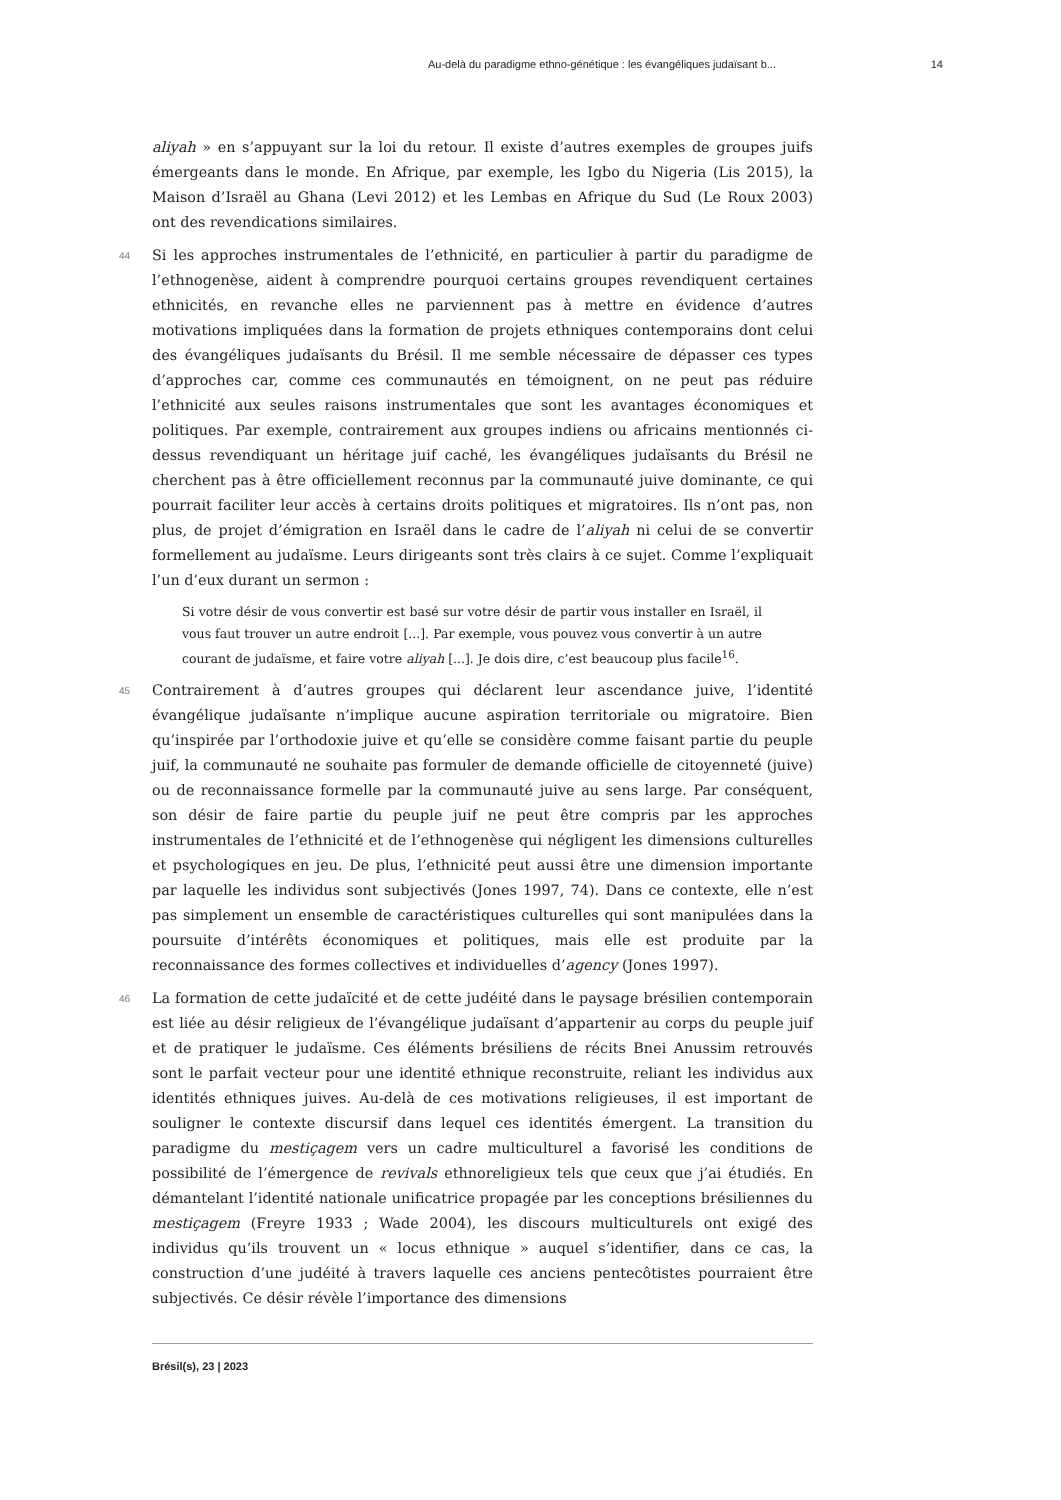Au-delà du paradigme ethno-génétique : les évangéliques judaïsant b... 14
aliyah » en s’appuyant sur la loi du retour. Il existe d’autres exemples de groupes juifs émergeants dans le monde. En Afrique, par exemple, les Igbo du Nigeria (Lis 2015), la Maison d’Israël au Ghana (Levi 2012) et les Lembas en Afrique du Sud (Le Roux 2003) ont des revendications similaires.
44 Si les approches instrumentales de l’ethnicité, en particulier à partir du paradigme de l’ethnogenèse, aident à comprendre pourquoi certains groupes revendiquent certaines ethnicités, en revanche elles ne parviennent pas à mettre en évidence d’autres motivations impliquées dans la formation de projets ethniques contemporains dont celui des évangéliques judaïsants du Brésil. Il me semble nécessaire de dépasser ces types d’approches car, comme ces communautés en témoignent, on ne peut pas réduire l’ethnicité aux seules raisons instrumentales que sont les avantages économiques et politiques. Par exemple, contrairement aux groupes indiens ou africains mentionnés ci-dessus revendiquant un héritage juif caché, les évangéliques judaïsants du Brésil ne cherchent pas à être officiellement reconnus par la communauté juive dominante, ce qui pourrait faciliter leur accès à certains droits politiques et migratoires. Ils n’ont pas, non plus, de projet d’émigration en Israël dans le cadre de l’aliyah ni celui de se convertir formellement au judaïsme. Leurs dirigeants sont très clairs à ce sujet. Comme l’expliquait l’un d’eux durant un sermon :
Si votre désir de vous convertir est basé sur votre désir de partir vous installer en Israël, il vous faut trouver un autre endroit [...]. Par exemple, vous pouvez vous convertir à un autre courant de judaïsme, et faire votre aliyah [...]. Je dois dire, c’est beaucoup plus facile<sup>16</sup>.
45 Contrairement à d’autres groupes qui déclarent leur ascendance juive, l’identité évangélique judaïsante n’implique aucune aspiration territoriale ou migratoire. Bien qu’inspirée par l’orthodoxie juive et qu’elle se considère comme faisant partie du peuple juif, la communauté ne souhaite pas formuler de demande officielle de citoyenneté (juive) ou de reconnaissance formelle par la communauté juive au sens large. Par conséquent, son désir de faire partie du peuple juif ne peut être compris par les approches instrumentales de l’ethnicité et de l’ethnogenèse qui négligent les dimensions culturelles et psychologiques en jeu. De plus, l’ethnicité peut aussi être une dimension importante par laquelle les individus sont subjectivés (Jones 1997, 74). Dans ce contexte, elle n’est pas simplement un ensemble de caractéristiques culturelles qui sont manipulées dans la poursuite d’intérêts économiques et politiques, mais elle est produite par la reconnaissance des formes collectives et individuelles d’agency (Jones 1997).
46 La formation de cette judaïcité et de cette judéité dans le paysage brésilien contemporain est liée au désir religieux de l’évangélique judaïsant d’appartenir au corps du peuple juif et de pratiquer le judaïsme. Ces éléments brésiliens de récits Bnei Anussim retrouvés sont le parfait vecteur pour une identité ethnique reconstruite, reliant les individus aux identités ethniques juives. Au-delà de ces motivations religieuses, il est important de souligner le contexte discursif dans lequel ces identités émergent. La transition du paradigme du mestiçagem vers un cadre multiculturel a favorisé les conditions de possibilité de l’émergence de revivals ethnoreligieux tels que ceux que j’ai étudiés. En démantelant l’identité nationale unificatrice propagée par les conceptions brésiliennes du mestiçagem (Freyre 1933 ; Wade 2004), les discours multiculturels ont exigé des individus qu’ils trouvent un « locus ethnique » auquel s’identifier, dans ce cas, la construction d’une judéité à travers laquelle ces anciens pentecôtistes pourraient être subjectivés. Ce désir révèle l’importance des dimensions
Brésil(s), 23 | 2023